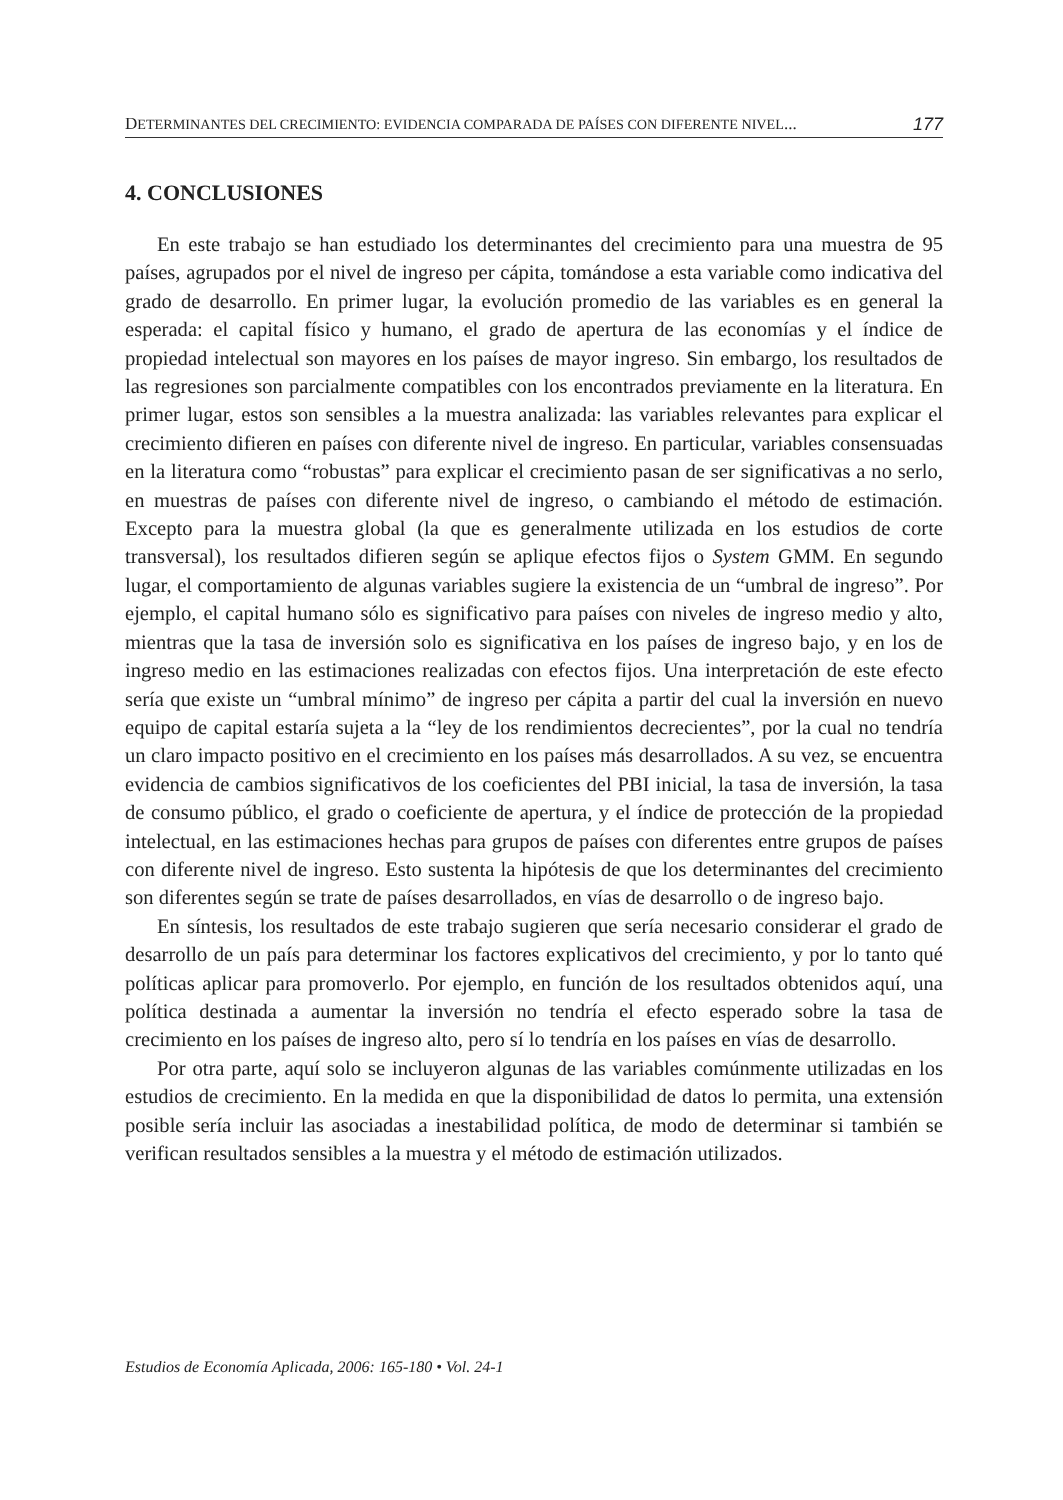DETERMINANTES DEL CRECIMIENTO: EVIDENCIA COMPARADA DE PAÍSES CON DIFERENTE NIVEL... 177
4. CONCLUSIONES
En este trabajo se han estudiado los determinantes del crecimiento para una muestra de 95 países, agrupados por el nivel de ingreso per cápita, tomándose a esta variable como indicativa del grado de desarrollo. En primer lugar, la evolución promedio de las variables es en general la esperada: el capital físico y humano, el grado de apertura de las economías y el índice de propiedad intelectual son mayores en los países de mayor ingreso. Sin embargo, los resultados de las regresiones son parcialmente compatibles con los encontrados previamente en la literatura. En primer lugar, estos son sensibles a la muestra analizada: las variables relevantes para explicar el crecimiento difieren en países con diferente nivel de ingreso. En particular, variables consensuadas en la literatura como “robustas” para explicar el crecimiento pasan de ser significativas a no serlo, en muestras de países con diferente nivel de ingreso, o cambiando el método de estimación. Excepto para la muestra global (la que es generalmente utilizada en los estudios de corte transversal), los resultados difieren según se aplique efectos fijos o System GMM. En segundo lugar, el comportamiento de algunas variables sugiere la existencia de un “umbral de ingreso”. Por ejemplo, el capital humano sólo es significativo para países con niveles de ingreso medio y alto, mientras que la tasa de inversión solo es significativa en los países de ingreso bajo, y en los de ingreso medio en las estimaciones realizadas con efectos fijos. Una interpretación de este efecto sería que existe un “umbral mínimo” de ingreso per cápita a partir del cual la inversión en nuevo equipo de capital estaría sujeta a la “ley de los rendimientos decrecientes”, por la cual no tendría un claro impacto positivo en el crecimiento en los países más desarrollados. A su vez, se encuentra evidencia de cambios significativos de los coeficientes del PBI inicial, la tasa de inversión, la tasa de consumo público, el grado o coeficiente de apertura, y el índice de protección de la propiedad intelectual, en las estimaciones hechas para grupos de países con diferentes entre grupos de países con diferente nivel de ingreso. Esto sustenta la hipótesis de que los determinantes del crecimiento son diferentes según se trate de países desarrollados, en vías de desarrollo o de ingreso bajo.
En síntesis, los resultados de este trabajo sugieren que sería necesario considerar el grado de desarrollo de un país para determinar los factores explicativos del crecimiento, y por lo tanto qué políticas aplicar para promoverlo. Por ejemplo, en función de los resultados obtenidos aquí, una política destinada a aumentar la inversión no tendría el efecto esperado sobre la tasa de crecimiento en los países de ingreso alto, pero sí lo tendría en los países en vías de desarrollo.
Por otra parte, aquí solo se incluyeron algunas de las variables comúnmente utilizadas en los estudios de crecimiento. En la medida en que la disponibilidad de datos lo permita, una extensión posible sería incluir las asociadas a inestabilidad política, de modo de determinar si también se verifican resultados sensibles a la muestra y el método de estimación utilizados.
Estudios de Economía Aplicada, 2006: 165-180 • Vol. 24-1